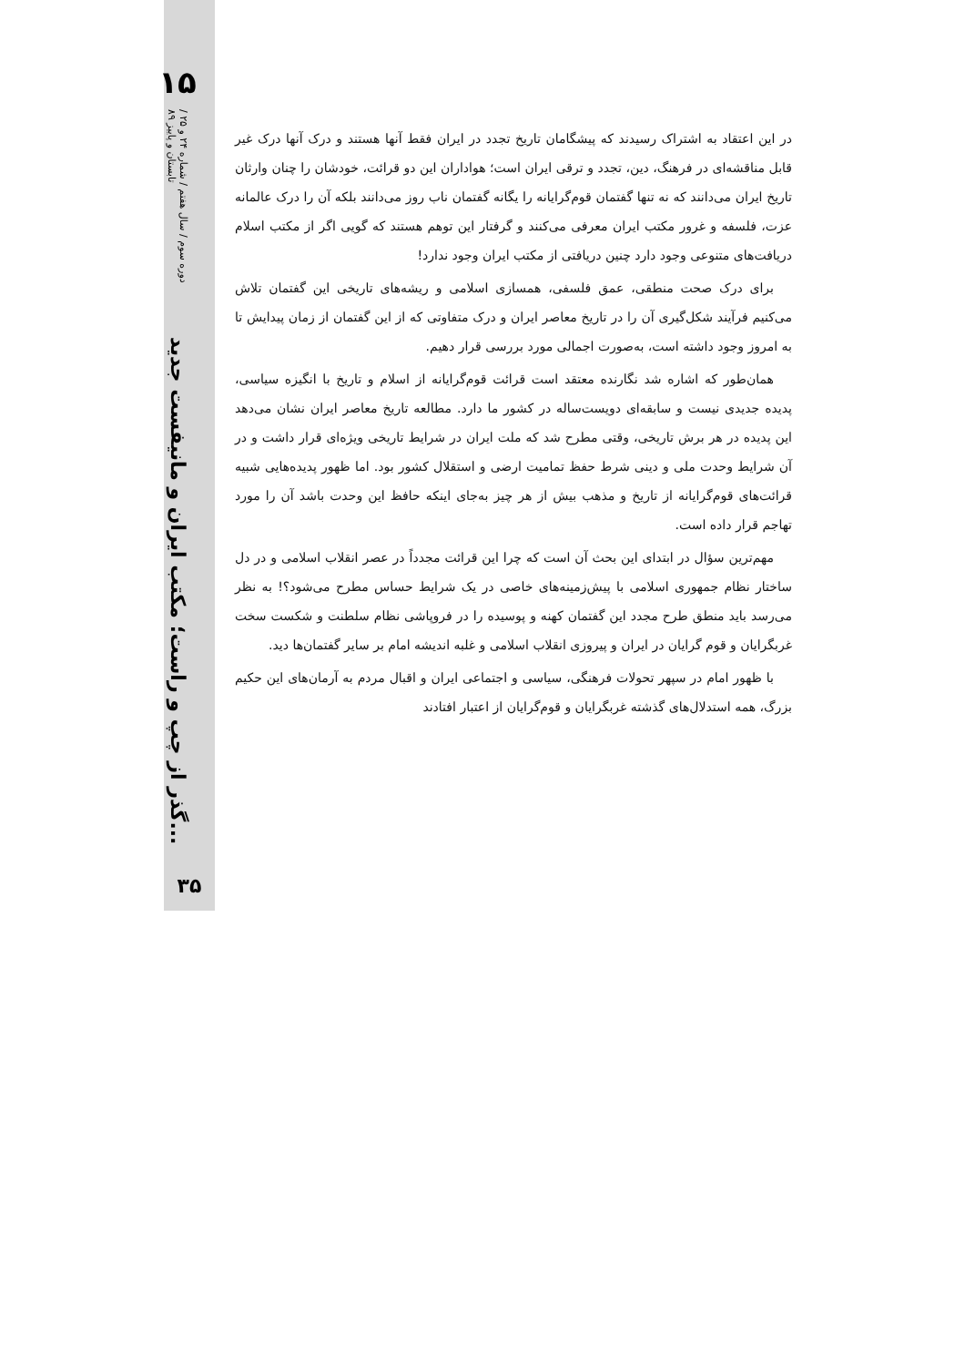۱۵
دوره سوم / سال هفتم / شماره ۲۴ و ۲۵ / تابستان و پاییز ۸۹
گذر از چپ و راست؛ مکتب ایران و مانیفست جدید...
در این اعتقاد به اشتراک رسیدند که پیشگامان تاریخ تجدد در ایران فقط آنها هستند و درک آنها درک غیر قابل مناقشه‌ای در فرهنگ، دین، تجدد و ترقی ایران است؛ هواداران این دو قرائت، خودشان را چنان وارثان تاریخ ایران می‌دانند که نه تنها گفتمان قوم‌گرایانه را یگانه گفتمان ناب روز می‌دانند بلکه آن را درک عالمانه عزت، فلسفه و غرور مکتب ایران معرفی می‌کنند و گرفتار این توهم هستند که گویی اگر از مکتب اسلام دریافت‌های متنوعی وجود دارد چنین دریافتی از مکتب ایران وجود ندارد!
برای درک صحت منطقی، عمق فلسفی، همسازی اسلامی و ریشه‌های تاریخی این گفتمان تلاش می‌کنیم فرآیند شکل‌گیری آن را در تاریخ معاصر ایران و درک متفاوتی که از این گفتمان از زمان پیدایش تا به امروز وجود داشته است، به‌صورت اجمالی مورد بررسی قرار دهیم.
همان‌طور که اشاره شد نگارنده معتقد است قرائت قوم‌گرایانه از اسلام و تاریخ با انگیزه سیاسی، پدیده جدیدی نیست و سابقه‌ای دویست‌ساله در کشور ما دارد. مطالعه تاریخ معاصر ایران نشان می‌دهد این پدیده در هر برش تاریخی، وقتی مطرح شد که ملت ایران در شرایط تاریخی ویژه‌ای قرار داشت و در آن شرایط وحدت ملی و دینی شرط حفظ تمامیت ارضی و استقلال کشور بود. اما ظهور پدیده‌هایی شبیه قرائت‌های قوم‌گرایانه از تاریخ و مذهب بیش از هر چیز به‌جای اینکه حافظ این وحدت باشد آن را مورد تهاجم قرار داده است.
مهم‌ترین سؤال در ابتدای این بحث آن است که چرا این قرائت مجدداً در عصر انقلاب اسلامی و در دل ساختار نظام جمهوری اسلامی با پیش‌زمینه‌های خاصی در یک شرایط حساس مطرح می‌شود؟! به نظر می‌رسد باید منطق طرح مجدد این گفتمان کهنه و پوسیده را در فروپاشی نظام سلطنت و شکست سخت غربگرایان و قوم گرایان در ایران و پیروزی انقلاب اسلامی و غلبه اندیشه امام بر سایر گفتمان‌ها دید.
با ظهور امام در سپهر تحولات فرهنگی، سیاسی و اجتماعی ایران و اقبال مردم به آرمان‌های این حکیم بزرگ، همه استدلال‌های گذشته غربگرایان و قوم‌گرایان از اعتبار افتادند
۳۵